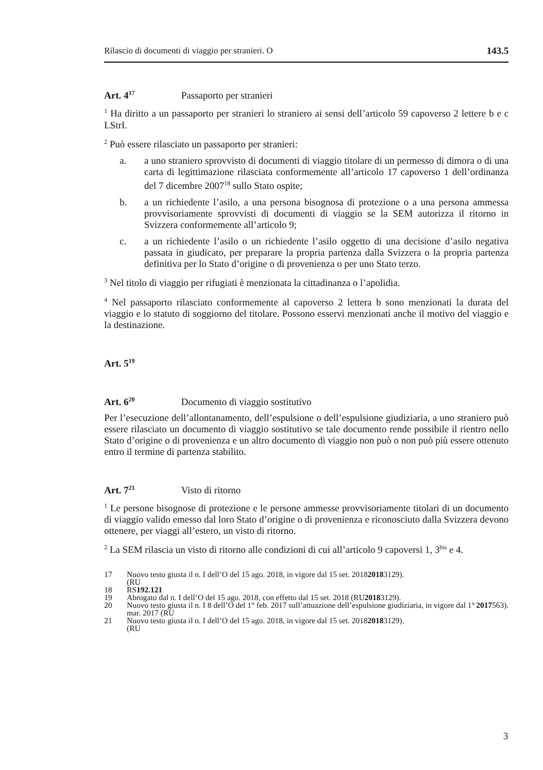Rilascio di documenti di viaggio per stranieri. O 143.5
Art. 4<sup>17</sup> Passaporto per stranieri
<sup>1</sup> Ha diritto a un passaporto per stranieri lo straniero ai sensi dell’articolo 59 capoverso 2 lettere b e c LStrI.
<sup>2</sup> Può essere rilasciato un passaporto per stranieri:
a. a uno straniero sprovvisto di documenti di viaggio titolare di un permesso di dimora o di una carta di legittimazione rilasciata conformemente all’articolo 17 capoverso 1 dell’ordinanza del 7 dicembre 2007<sup>18</sup> sullo Stato ospite;
b. a un richiedente l’asilo, a una persona bisognosa di protezione o a una persona ammessa provvisoriamente sprovvisti di documenti di viaggio se la SEM autorizza il ritorno in Svizzera conformemente all’articolo 9;
c. a un richiedente l’asilo o un richiedente l’asilo oggetto di una decisione d’asilo negativa passata in giudicato, per preparare la propria partenza dalla Svizzera o la propria partenza definitiva per lo Stato d’origine o di provenienza o per uno Stato terzo.
<sup>3</sup> Nel titolo di viaggio per rifugiati è menzionata la cittadinanza o l’apolidia.
<sup>4</sup> Nel passaporto rilasciato conformemente al capoverso 2 lettera b sono menzionati la durata del viaggio e lo statuto di soggiorno del titolare. Possono esservi menzionati anche il motivo del viaggio e la destinazione.
Art. 5<sup>19</sup>
Art. 6<sup>20</sup> Documento di viaggio sostitutivo
Per l’esecuzione dell’allontanamento, dell’espulsione o dell’espulsione giudiziaria, a uno straniero può essere rilasciato un documento di viaggio sostitutivo se tale documento rende possibile il rientro nello Stato d’origine o di provenienza e un altro documento di viaggio non può o non può più essere ottenuto entro il termine di partenza stabilito.
Art. 7<sup>21</sup> Visto di ritorno
<sup>1</sup> Le persone bisognose di protezione e le persone ammesse provvisoriamente titolari di un documento di viaggio valido emesso dal loro Stato d’origine o di provenienza e riconosciuto dalla Svizzera devono ottenere, per viaggi all’estero, un visto di ritorno.
<sup>2</sup> La SEM rilascia un visto di ritorno alle condizioni di cui all’articolo 9 capoversi 1, 3<sup>bis</sup> e 4.
17 Nuovo testo giusta il n. I dell’O del 15 ago. 2018, in vigore dal 15 set. 2018
(RU 2018 3129).
18 RS 192.121
19 Abrogato dal n. I dell’O del 15 ago. 2018, con effetto dal 15 set. 2018 (RU 2018 3129).
20 Nuovo testo giusta il n. I 8 dell’O del 1° feb. 2017 sull’attuazione dell’espulsione giudiziaria, in vigore dal 1° mar. 2017 (RU 2017 563).
21 Nuovo testo giusta il n. I dell’O del 15 ago. 2018, in vigore dal 15 set. 2018
(RU 2018 3129).
3